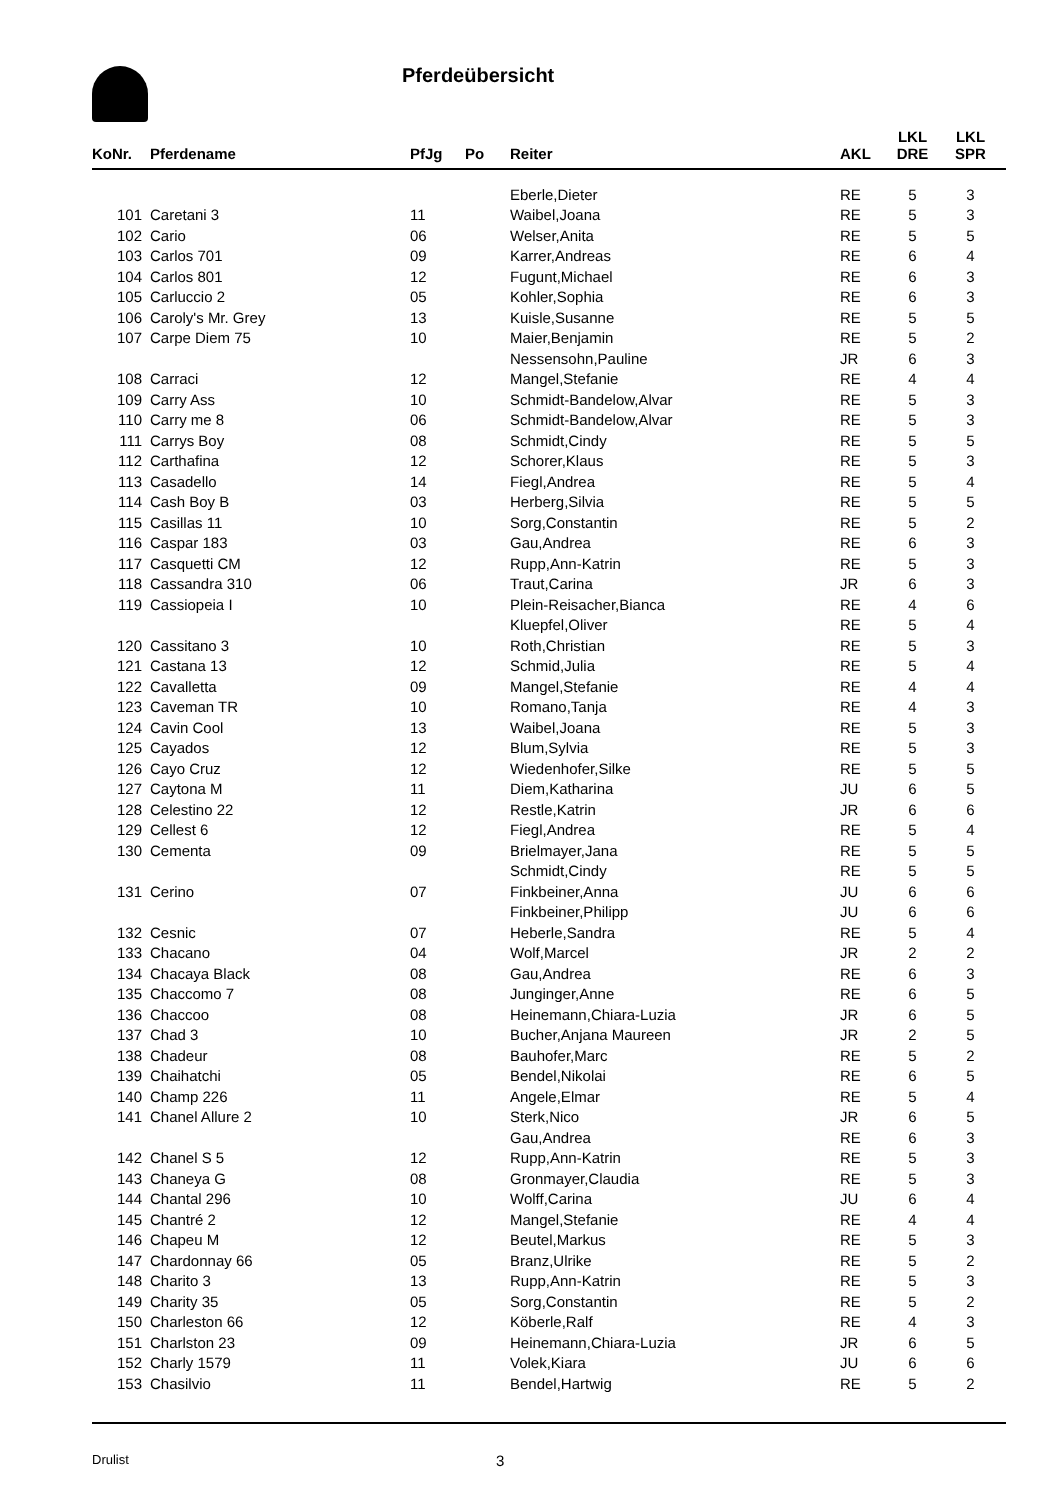Pferdeübersicht
| KoNr. | Pferdename | PfJg | Po | Reiter | AKL | LKL DRE | LKL SPR |
| --- | --- | --- | --- | --- | --- | --- | --- |
| | | | | Eberle,Dieter | RE | 5 | 3 |
| 101 | Caretani 3 | 11 | | Waibel,Joana | RE | 5 | 3 |
| 102 | Cario | 06 | | Welser,Anita | RE | 5 | 5 |
| 103 | Carlos 701 | 09 | | Karrer,Andreas | RE | 6 | 4 |
| 104 | Carlos 801 | 12 | | Fugunt,Michael | RE | 6 | 3 |
| 105 | Carluccio 2 | 05 | | Kohler,Sophia | RE | 6 | 3 |
| 106 | Caroly's Mr. Grey | 13 | | Kuisle,Susanne | RE | 5 | 5 |
| 107 | Carpe Diem 75 | 10 | | Maier,Benjamin | RE | 5 | 2 |
| | | | | Nessensohn,Pauline | JR | 6 | 3 |
| 108 | Carraci | 12 | | Mangel,Stefanie | RE | 4 | 4 |
| 109 | Carry Ass | 10 | | Schmidt-Bandelow,Alvar | RE | 5 | 3 |
| 110 | Carry me 8 | 06 | | Schmidt-Bandelow,Alvar | RE | 5 | 3 |
| 111 | Carrys Boy | 08 | | Schmidt,Cindy | RE | 5 | 5 |
| 112 | Carthafina | 12 | | Schorer,Klaus | RE | 5 | 3 |
| 113 | Casadello | 14 | | Fiegl,Andrea | RE | 5 | 4 |
| 114 | Cash Boy B | 03 | | Herberg,Silvia | RE | 5 | 5 |
| 115 | Casillas 11 | 10 | | Sorg,Constantin | RE | 5 | 2 |
| 116 | Caspar 183 | 03 | | Gau,Andrea | RE | 6 | 3 |
| 117 | Casquetti CM | 12 | | Rupp,Ann-Katrin | RE | 5 | 3 |
| 118 | Cassandra 310 | 06 | | Traut,Carina | JR | 6 | 3 |
| 119 | Cassiopeia I | 10 | | Plein-Reisacher,Bianca | RE | 4 | 6 |
| | | | | Kluepfel,Oliver | RE | 5 | 4 |
| 120 | Cassitano 3 | 10 | | Roth,Christian | RE | 5 | 3 |
| 121 | Castana 13 | 12 | | Schmid,Julia | RE | 5 | 4 |
| 122 | Cavalletta | 09 | | Mangel,Stefanie | RE | 4 | 4 |
| 123 | Caveman TR | 10 | | Romano,Tanja | RE | 4 | 3 |
| 124 | Cavin Cool | 13 | | Waibel,Joana | RE | 5 | 3 |
| 125 | Cayados | 12 | | Blum,Sylvia | RE | 5 | 3 |
| 126 | Cayo Cruz | 12 | | Wiedenhofer,Silke | RE | 5 | 5 |
| 127 | Caytona M | 11 | | Diem,Katharina | JU | 6 | 5 |
| 128 | Celestino 22 | 12 | | Restle,Katrin | JR | 6 | 6 |
| 129 | Cellest 6 | 12 | | Fiegl,Andrea | RE | 5 | 4 |
| 130 | Cementa | 09 | | Brielmayer,Jana | RE | 5 | 5 |
| | | | | Schmidt,Cindy | RE | 5 | 5 |
| 131 | Cerino | 07 | | Finkbeiner,Anna | JU | 6 | 6 |
| | | | | Finkbeiner,Philipp | JU | 6 | 6 |
| 132 | Cesnic | 07 | | Heberle,Sandra | RE | 5 | 4 |
| 133 | Chacano | 04 | | Wolf,Marcel | JR | 2 | 2 |
| 134 | Chacaya Black | 08 | | Gau,Andrea | RE | 6 | 3 |
| 135 | Chaccomo 7 | 08 | | Junginger,Anne | RE | 6 | 5 |
| 136 | Chaccoo | 08 | | Heinemann,Chiara-Luzia | JR | 6 | 5 |
| 137 | Chad 3 | 10 | | Bucher,Anjana Maureen | JR | 2 | 5 |
| 138 | Chadeur | 08 | | Bauhofer,Marc | RE | 5 | 2 |
| 139 | Chaihatchi | 05 | | Bendel,Nikolai | RE | 6 | 5 |
| 140 | Champ 226 | 11 | | Angele,Elmar | RE | 5 | 4 |
| 141 | Chanel Allure 2 | 10 | | Sterk,Nico | JR | 6 | 5 |
| | | | | Gau,Andrea | RE | 6 | 3 |
| 142 | Chanel S 5 | 12 | | Rupp,Ann-Katrin | RE | 5 | 3 |
| 143 | Chaneya G | 08 | | Gronmayer,Claudia | RE | 5 | 3 |
| 144 | Chantal 296 | 10 | | Wolff,Carina | JU | 6 | 4 |
| 145 | Chantré 2 | 12 | | Mangel,Stefanie | RE | 4 | 4 |
| 146 | Chapeu M | 12 | | Beutel,Markus | RE | 5 | 3 |
| 147 | Chardonnay 66 | 05 | | Branz,Ulrike | RE | 5 | 2 |
| 148 | Charito 3 | 13 | | Rupp,Ann-Katrin | RE | 5 | 3 |
| 149 | Charity 35 | 05 | | Sorg,Constantin | RE | 5 | 2 |
| 150 | Charleston 66 | 12 | | Köberle,Ralf | RE | 4 | 3 |
| 151 | Charlston 23 | 09 | | Heinemann,Chiara-Luzia | JR | 6 | 5 |
| 152 | Charly 1579 | 11 | | Volek,Kiara | JU | 6 | 6 |
| 153 | Chasilvio | 11 | | Bendel,Hartwig | RE | 5 | 2 |
Drulist 3